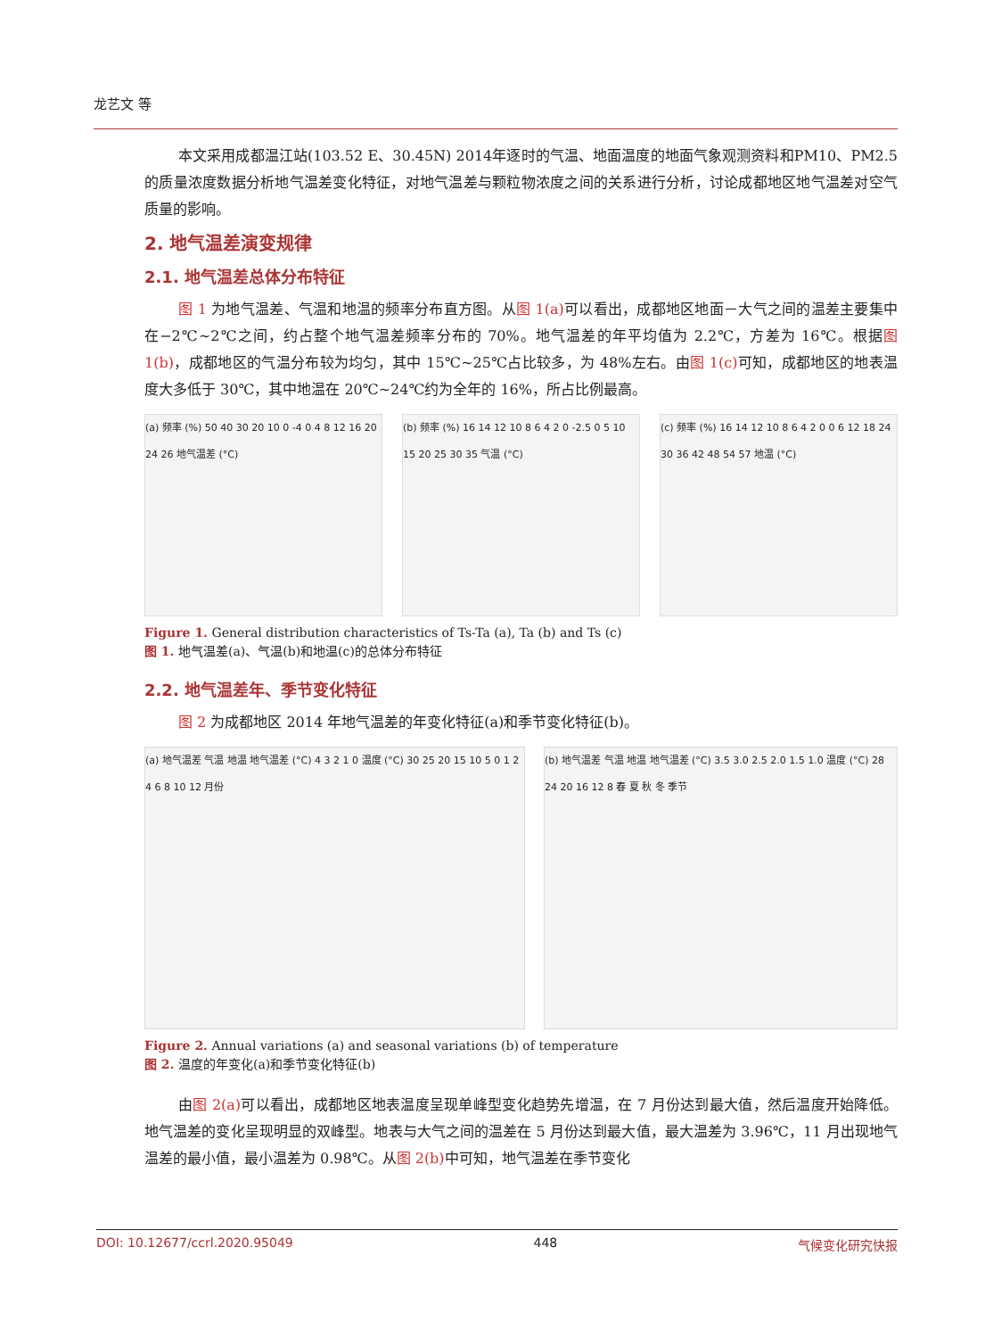龙艺文 等
本文采用成都温江站(103.52 E、30.45N) 2014年逐时的气温、地面温度的地面气象观测资料和PM10、PM2.5 的质量浓度数据分析地气温差变化特征，对地气温差与颗粒物浓度之间的关系进行分析，讨论成都地区地气温差对空气质量的影响。
2. 地气温差演变规律
2.1. 地气温差总体分布特征
图 1 为地气温差、气温和地温的频率分布直方图。从图 1(a) 可以看出，成都地区地面－大气之间的温差主要集中在−2℃~2℃之间，约占整个地气温差频率分布的 70%。地气温差的年平均值为 2.2℃，方差为 16℃。根据图 1(b)，成都地区的气温分布较为均匀，其中 15℃~25℃占比较多，为 48%左右。由图 1(c) 可知，成都地区的地表温度大多低于 30℃，其中地温在 20℃~24℃约为全年的 16%，所占比例最高。
(a) 频率 (%) 50 40 30 20 10 0 -4 0 4 8 12 16 20 24 26 地气温差 (°C)
(b) 频率 (%) 16 14 12 10 8 6 4 2 0 -2.5 0 5 10 15 20 25 30 35 气温 (°C)
(c) 频率 (%) 16 14 12 10 8 6 4 2 0 0 6 12 18 24 30 36 42 48 54 57 地温 (°C)
Figure 1. General distribution characteristics of Ts-Ta (a), Ta (b) and Ts (c)
图 1. 地气温差(a)、气温(b)和地温(c)的总体分布特征
2.2. 地气温差年、季节变化特征
图 2 为成都地区 2014 年地气温差的年变化特征(a)和季节变化特征(b)。
(a) 地气温差 气温 地温 地气温差 (°C) 4 3 2 1 0 温度 (°C) 30 25 20 15 10 5 0 1 2 4 6 8 10 12 月份
(b) 地气温差 气温 地温 地气温差 (°C) 3.5 3.0 2.5 2.0 1.5 1.0 温度 (°C) 28 24 20 16 12 8 春 夏 秋 冬 季节
Figure 2. Annual variations (a) and seasonal variations (b) of temperature
图 2. 温度的年变化(a)和季节变化特征(b)
由图 2(a) 可以看出，成都地区地表温度呈现单峰型变化趋势先增温，在 7 月份达到最大值，然后温度开始降低。地气温差的变化呈现明显的双峰型。地表与大气之间的温差在 5 月份达到最大值，最大温差为 3.96℃，11 月出现地气温差的最小值，最小温差为 0.98℃。从图 2(b) 中可知，地气温差在季节变化
DOI: 10.12677/ccrl.2020.95049 448 气候变化研究快报